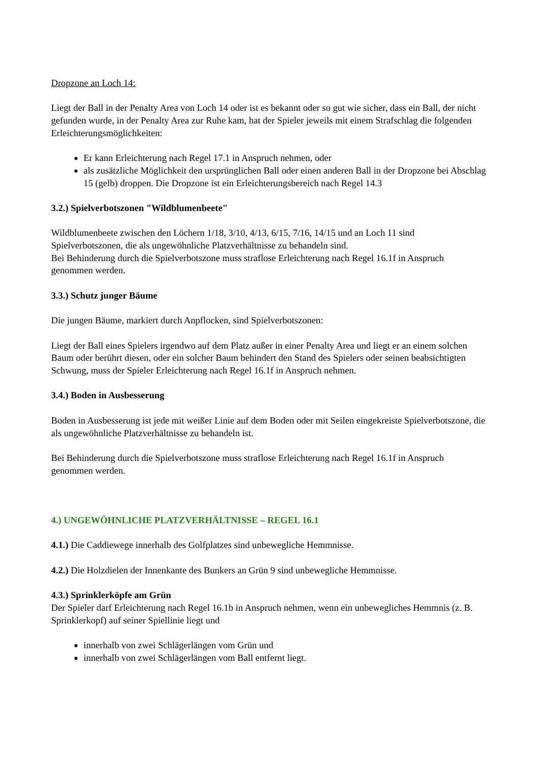Dropzone an Loch 14:
Liegt der Ball in der Penalty Area von Loch 14 oder ist es bekannt oder so gut wie sicher, dass ein Ball, der nicht gefunden wurde, in der Penalty Area zur Ruhe kam, hat der Spieler jeweils mit einem Strafschlag die folgenden Erleichterungsmöglichkeiten:
Er kann Erleichterung nach Regel 17.1 in Anspruch nehmen, oder
als zusätzliche Möglichkeit den ursprünglichen Ball oder einen anderen Ball in der Dropzone bei Abschlag 15 (gelb) droppen. Die Dropzone ist ein Erleichterungsbereich nach Regel 14.3
3.2.) Spielverbotszonen "Wildblumenbeete"
Wildblumenbeete zwischen den Löchern 1/18, 3/10, 4/13, 6/15, 7/16, 14/15 und an Loch 11 sind Spielverbotszonen, die als ungewöhnliche Platzverhältnisse zu behandeln sind.
Bei Behinderung durch die Spielverbotszone muss straflose Erleichterung nach Regel 16.1f in Anspruch genommen werden.
3.3.) Schutz junger Bäume
Die jungen Bäume, markiert durch Anpflocken, sind Spielverbotszonen:
Liegt der Ball eines Spielers irgendwo auf dem Platz außer in einer Penalty Area und liegt er an einem solchen Baum oder berührt diesen, oder ein solcher Baum behindert den Stand des Spielers oder seinen beabsichtigten Schwung, muss der Spieler Erleichterung nach Regel 16.1f in Anspruch nehmen.
3.4.) Boden in Ausbesserung
Boden in Ausbesserung ist jede mit weißer Linie auf dem Boden oder mit Seilen eingekreiste Spielverbotszone, die als ungewöhnliche Platzverhältnisse zu behandeln ist.
Bei Behinderung durch die Spielverbotszone muss straflose Erleichterung nach Regel 16.1f in Anspruch genommen werden.
4.) UNGEWÖHNLICHE PLATZVERHÄLTNISSE – REGEL 16.1
4.1.) Die Caddiewege innerhalb des Golfplatzes sind unbewegliche Hemmnisse.
4.2.) Die Holzdielen der Innenkante des Bunkers an Grün 9 sind unbewegliche Hemmnisse.
4.3.) Sprinklerköpfe am Grün
Der Spieler darf Erleichterung nach Regel 16.1b in Anspruch nehmen, wenn ein unbewegliches Hemmnis (z. B. Sprinklerkopf) auf seiner Spiellinie liegt und
innerhalb von zwei Schlägerlängen vom Grün und
innerhalb von zwei Schlägerlängen vom Ball entfernt liegt.